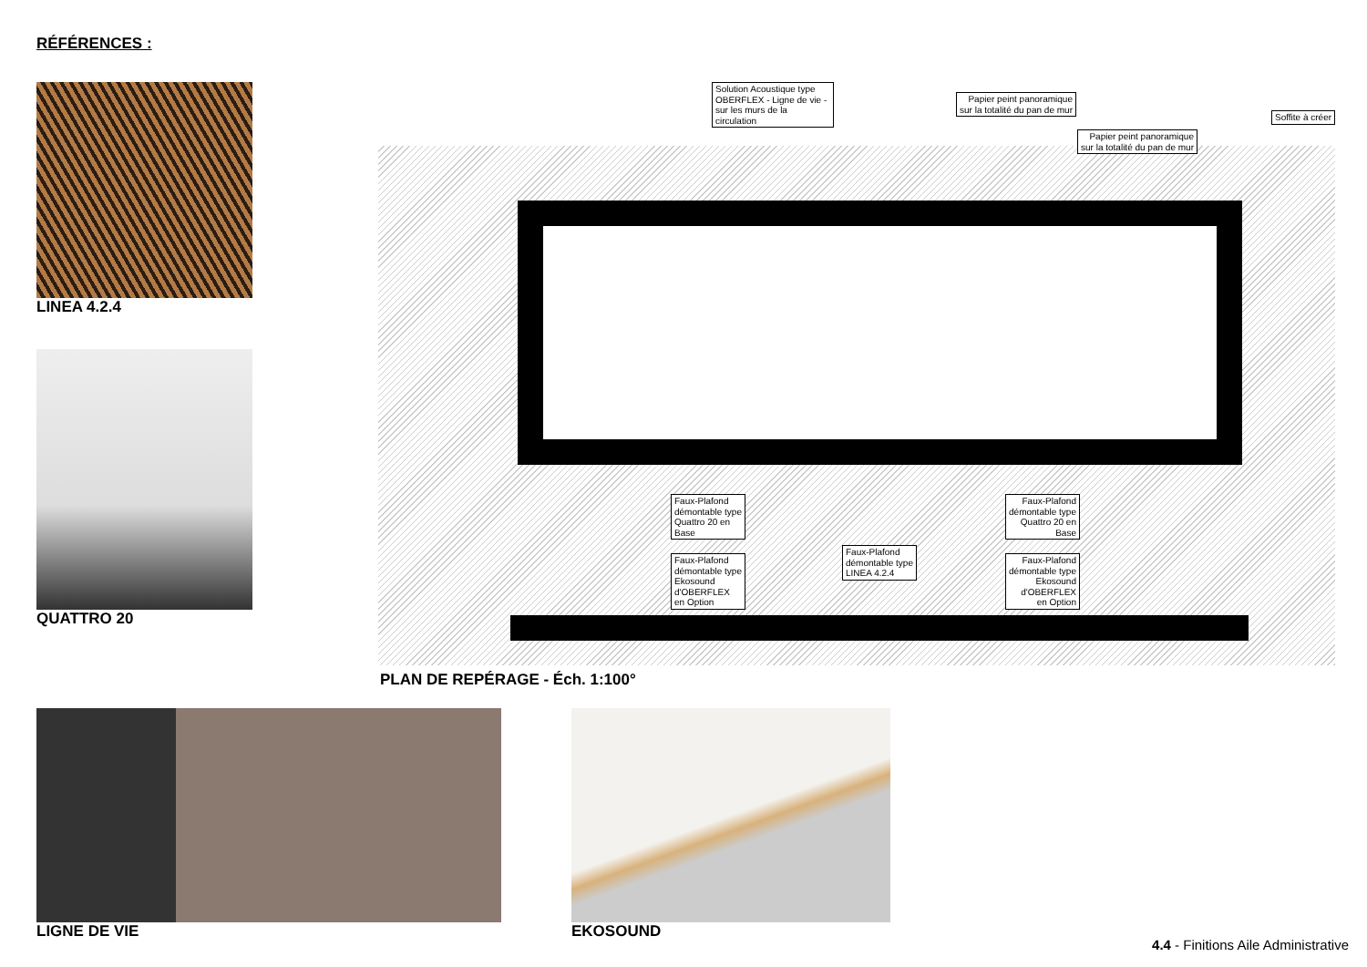RÉFÉRENCES :
LINEA 4.2.4
QUATTRO 20
Solution Acoustique type OBERFLEX - Ligne de vie - sur les murs de la circulation
Papier peint panoramique
sur la totalité du pan de mur
Papier peint panoramique
sur la totalité du pan de mur
Soffite à créer
Faux-Plafond démontable type Quattro 20 en Base
Faux-Plafond démontable type Ekosound d'OBERFLEX en Option
Faux-Plafond démontable type LINEA 4.2.4
Faux-Plafond démontable type Quattro 20 en Base
Faux-Plafond démontable type Ekosound d'OBERFLEX en Option
PLAN DE REPÉRAGE - Éch. 1:100°
LIGNE DE VIE EKOSOUND
4.4 - Finitions Aile Administrative